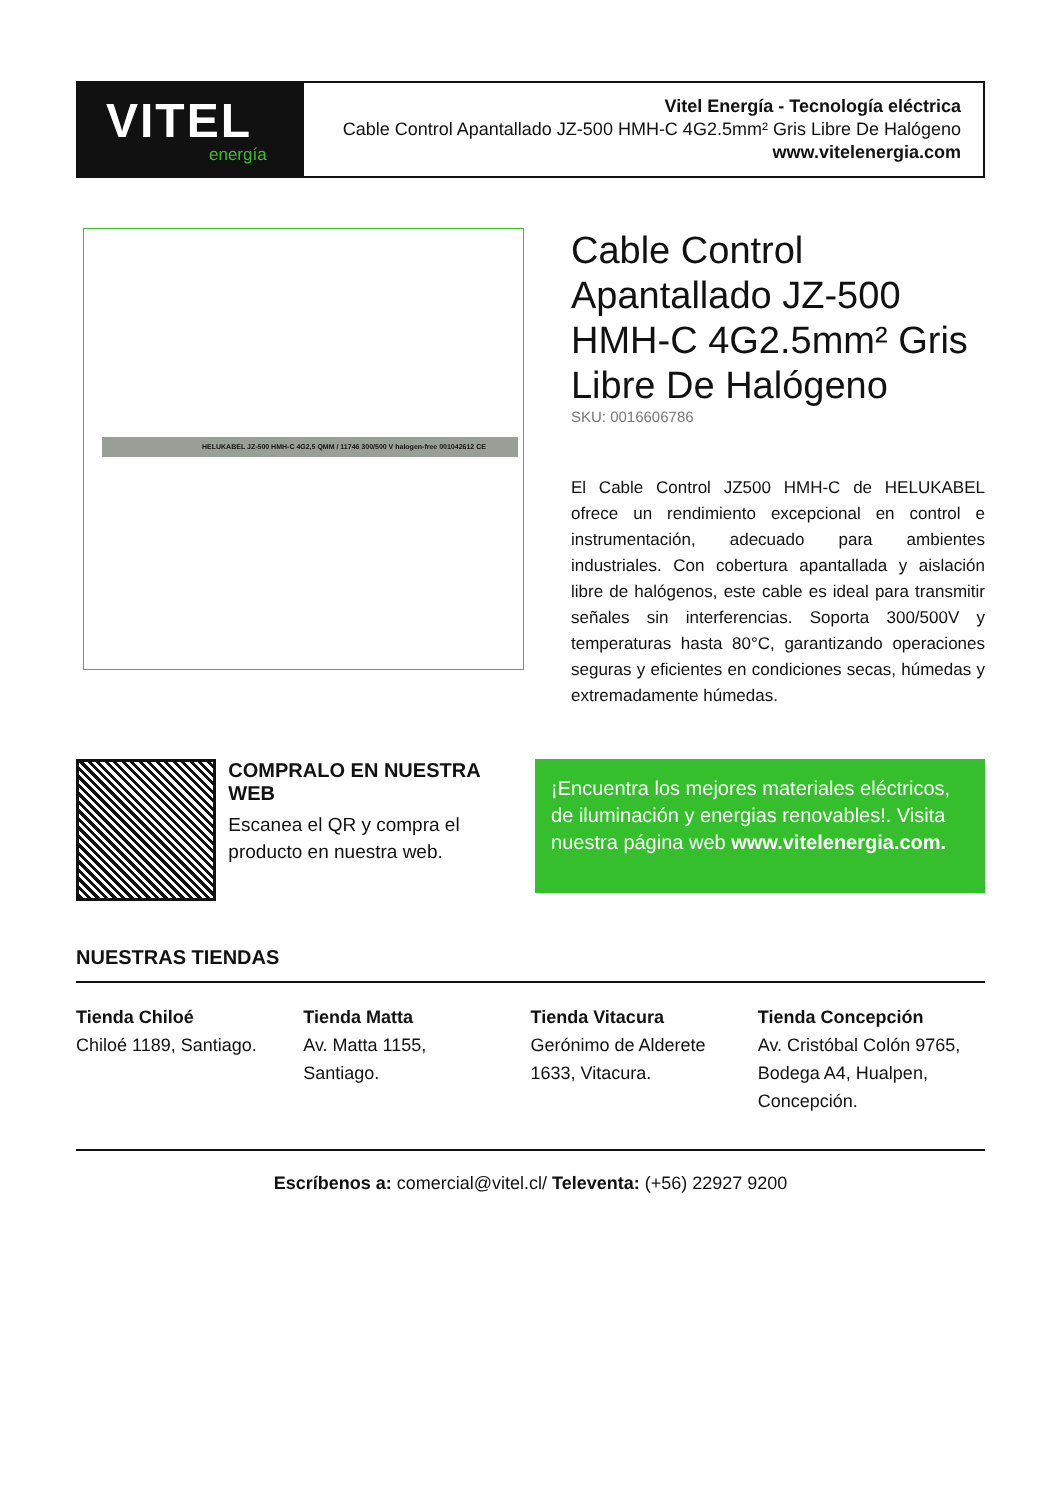VITEL
energía
Vitel Energía - Tecnología eléctrica
Cable Control Apantallado JZ-500 HMH-C 4G2.5mm² Gris Libre De Halógeno
www.vitelenergia.com
HELUKABEL JZ-500 HMH-C 4G2,5 QMM / 11746 300/500 V halogen-free 001042612 CE
Cable Control Apantallado JZ-500 HMH-C 4G2.5mm² Gris Libre De Halógeno
SKU: 0016606786
El Cable Control JZ500 HMH-C de HELUKABEL ofrece un rendimiento excepcional en control e instrumentación, adecuado para ambientes industriales. Con cobertura apantallada y aislación libre de halógenos, este cable es ideal para transmitir señales sin interferencias. Soporta 300/500V y temperaturas hasta 80°C, garantizando operaciones seguras y eficientes en condiciones secas, húmedas y extremadamente húmedas.
COMPRALO EN NUESTRA WEB
Escanea el QR y compra el producto en nuestra web.
¡Encuentra los mejores materiales eléctricos, de iluminación y energias renovables!. Visita nuestra página web www.vitelenergia.com.
NUESTRAS TIENDAS
Tienda Chiloé
Chiloé 1189, Santiago.
Tienda Matta
Av. Matta 1155,
Santiago.
Tienda Vitacura
Gerónimo de Alderete
1633, Vitacura.
Tienda Concepción
Av. Cristóbal Colón 9765,
Bodega A4, Hualpen,
Concepción.
Escríbenos a: comercial@vitel.cl/ Televenta: (+56) 22927 9200